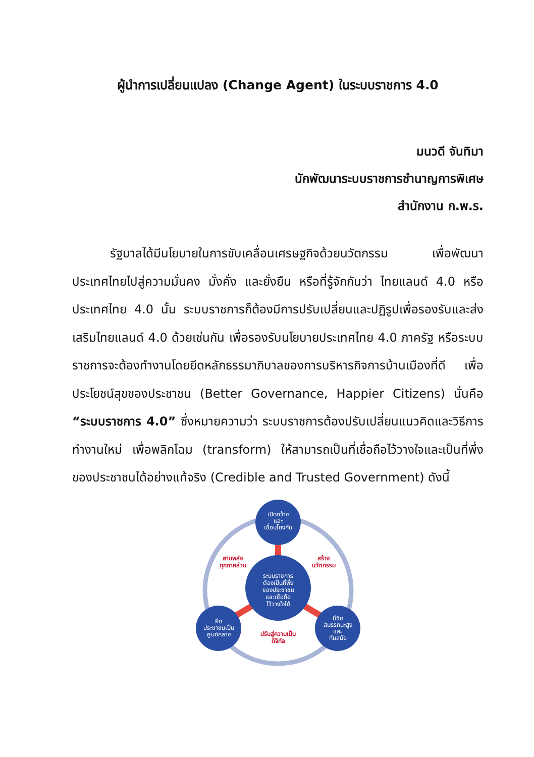ผู้นำการเปลี่ยนแปลง (Change Agent) ในระบบราชการ 4.0
มนวดี จันทิมา
นักพัฒนาระบบราชการชำนาญการพิเศษ
สำนักงาน ก.พ.ร.
รัฐบาลได้มีนโยบายในการขับเคลื่อนเศรษฐกิจด้วยนวัตกรรม เพื่อพัฒนาประเทศไทยไปสู่ความมั่นคง มั่งคั่ง และยั่งยืน หรือที่รู้จักกันว่า ไทยแลนด์ 4.0 หรือประเทศไทย 4.0 นั้น ระบบราชการก็ต้องมีการปรับเปลี่ยนและปฏิรูปเพื่อรองรับและส่งเสริมไทยแลนด์ 4.0 ด้วยเช่นกัน เพื่อรองรับนโยบายประเทศไทย 4.0 ภาครัฐ หรือระบบราชการจะต้องทำงานโดยยึดหลักธรรมาภิบาลของการบริหารกิจการบ้านเมืองที่ดี เพื่อประโยชน์สุขของประชาชน (Better Governance, Happier Citizens) นั่นคือ “ระบบราชการ 4.0” ซึ่งหมายความว่า ระบบราชการต้องปรับเปลี่ยนแนวคิดและวิธีการทำงานใหม่ เพื่อพลิกโฉม (transform) ให้สามารถเป็นที่เชื่อถือไว้วางใจและเป็นที่พึ่งของประชาชนได้อย่างแท้จริง (Credible and Trusted Government) ดังนี้
ระบบราชการ
ต้องเป็นที่พึ่ง
ของประชาชน
และเชื่อถือ
ไว้วางใจได้
เปิดกว้าง
และ
เชื่อมโยงกัน
ยึด
ประชาชนเป็น
ศูนย์กลาง
มีขีด
สมรรถนะสูง
และ
ทันสมัย
สานพลัง
ทุกภาคส่วน
สร้าง
นวัตกรรม
ปรับสู่ความเป็น
ดิจิทัล